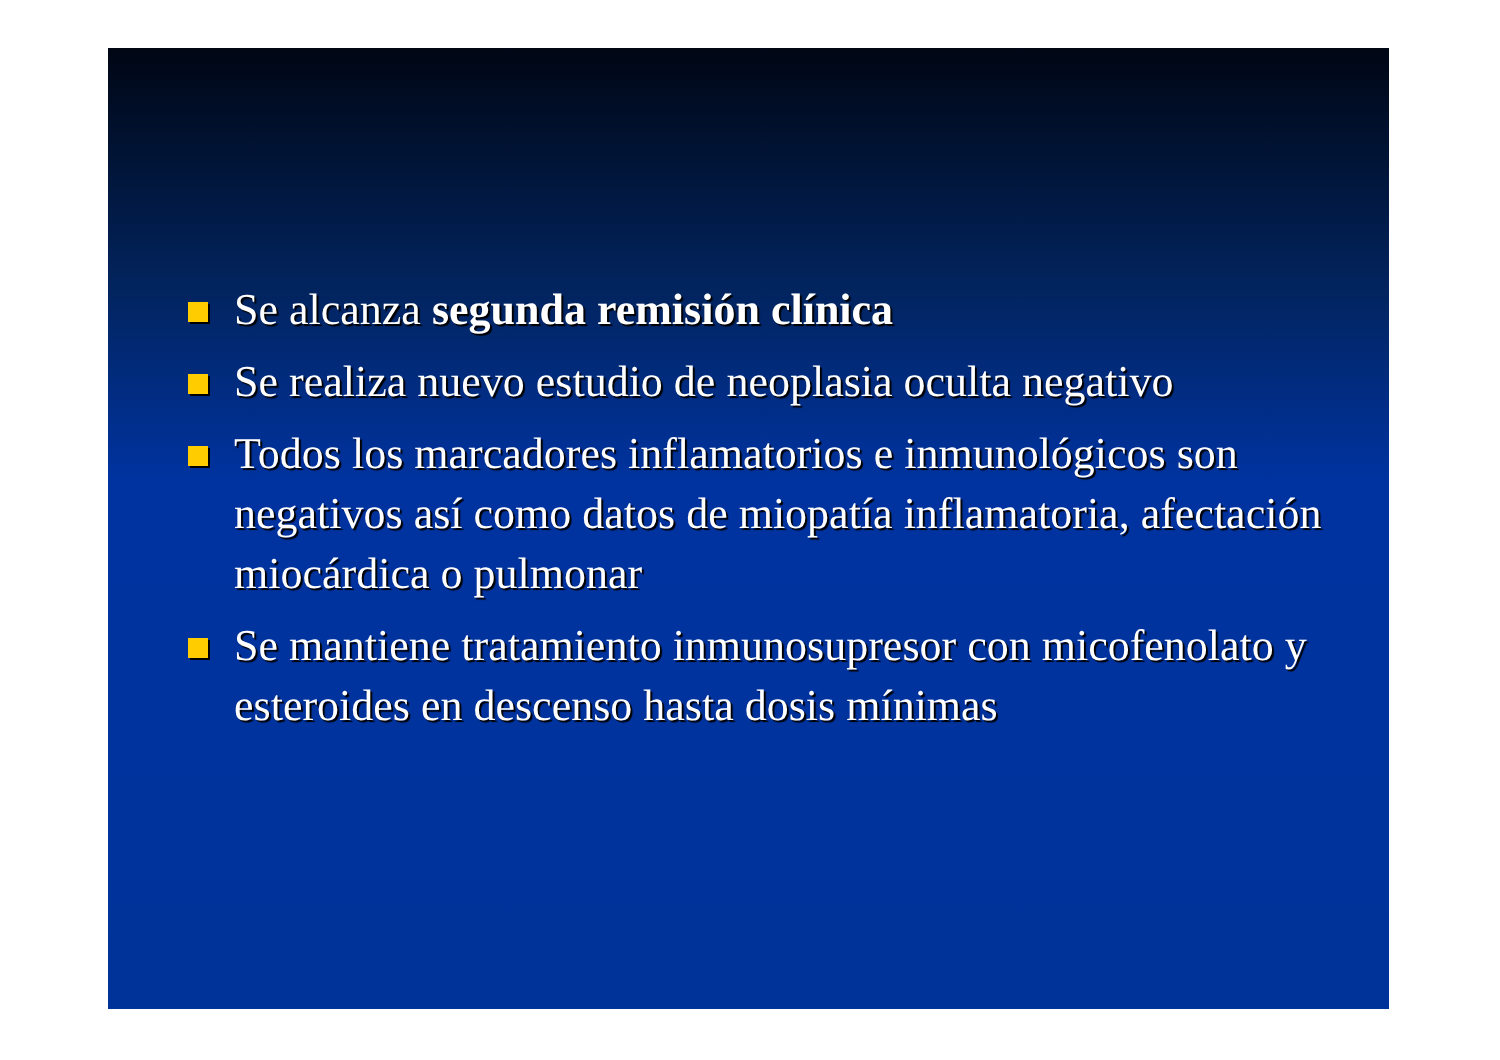Se alcanza segunda remisión clínica
Se realiza nuevo estudio de neoplasia oculta negativo
Todos los marcadores inflamatorios e inmunológicos son negativos así como datos de miopatía inflamatoria, afectación miocárdica o pulmonar
Se mantiene tratamiento inmunosupresor con micofenolato y esteroides en descenso hasta dosis mínimas